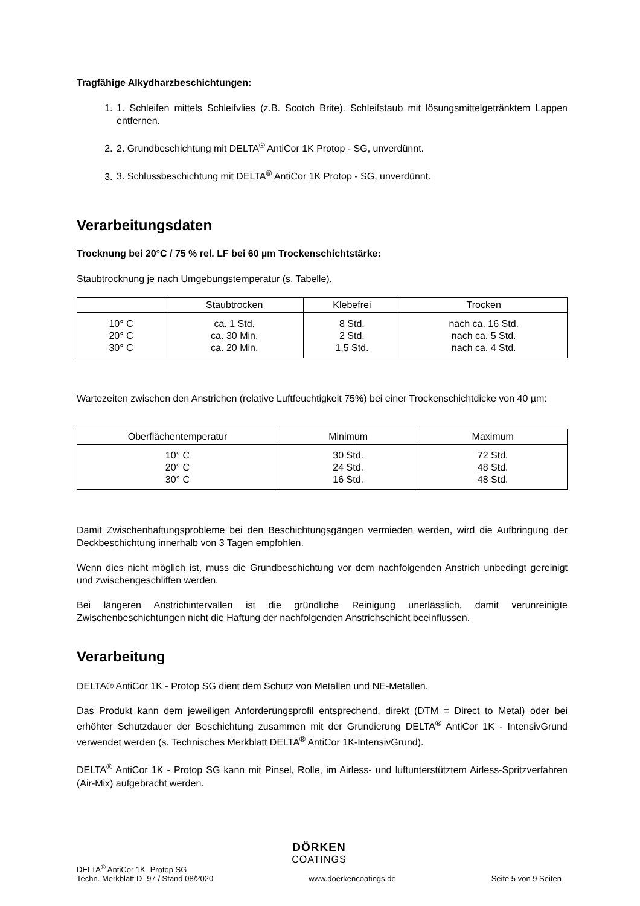Tragfähige Alkydharzbeschichtungen:
1. 1. Schleifen mittels Schleifvlies (z.B. Scotch Brite). Schleifstaub mit lösungsmittelgetränktem Lappen entfernen.
2. 2. Grundbeschichtung mit DELTA<sup>®</sup> AntiCor 1K Protop - SG, unverdünnt.
3. 3. Schlussbeschichtung mit DELTA<sup>®</sup> AntiCor 1K Protop - SG, unverdünnt.
Verarbeitungsdaten
Trocknung bei 20°C / 75 % rel. LF bei 60 µm Trockenschichtstärke:
Staubtrocknung je nach Umgebungstemperatur (s. Tabelle).
| | Staubtrocken | Klebefrei | Trocken |
| --- | --- | --- | --- |
| 10° C 20° C 30° C | ca. 1 Std. ca. 30 Min. ca. 20 Min. | 8 Std. 2 Std. 1,5 Std. | nach ca. 16 Std. nach ca. 5 Std. nach ca. 4 Std. |
Wartezeiten zwischen den Anstrichen (relative Luftfeuchtigkeit 75%) bei einer Trockenschichtdicke von 40 µm:
| Oberflächentemperatur | Minimum | Maximum |
| --- | --- | --- |
| 10° C 20° C 30° C | 30 Std. 24 Std. 16 Std. | 72 Std. 48 Std. 48 Std. |
Damit Zwischenhaftungsprobleme bei den Beschichtungsgängen vermieden werden, wird die Aufbringung der Deckbeschichtung innerhalb von 3 Tagen empfohlen.
Wenn dies nicht möglich ist, muss die Grundbeschichtung vor dem nachfolgenden Anstrich unbedingt gereinigt und zwischengeschliffen werden.
Bei längeren Anstrichintervallen ist die gründliche Reinigung unerlässlich, damit verunreinigte Zwischenbeschichtungen nicht die Haftung der nachfolgenden Anstrichschicht beeinflussen.
Verarbeitung
DELTA® AntiCor 1K - Protop SG dient dem Schutz von Metallen und NE-Metallen.
Das Produkt kann dem jeweiligen Anforderungsprofil entsprechend, direkt (DTM = Direct to Metal) oder bei erhöhter Schutzdauer der Beschichtung zusammen mit der Grundierung DELTA<sup>®</sup> AntiCor 1K - IntensivGrund verwendet werden (s. Technisches Merkblatt DELTA<sup>®</sup> AntiCor 1K-IntensivGrund).
DELTA<sup>®</sup> AntiCor 1K - Protop SG kann mit Pinsel, Rolle, im Airless- und luftunterstütztem Airless-Spritzverfahren (Air-Mix) aufgebracht werden.
DÖRKEN
COATINGS
DELTA<sup>®</sup> AntiCor 1K- Protop SG
Techn. Merkblatt D- 97 / Stand 08/2020
www.doerkencoatings.de
Seite 5 von 9 Seiten